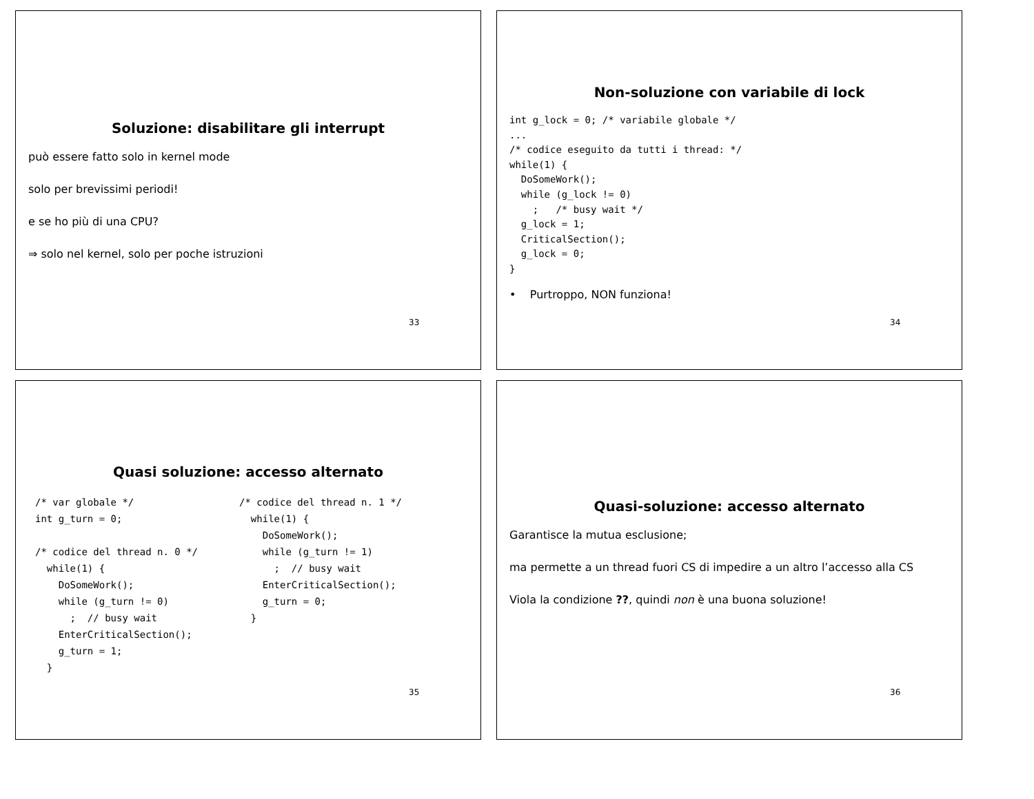Soluzione: disabilitare gli interrupt
può essere fatto solo in kernel mode
solo per brevissimi periodi!
e se ho più di una CPU?
⇒ solo nel kernel, solo per poche istruzioni
33
Non-soluzione con variabile di lock
int g_lock = 0; /* variabile globale */
...
/* codice eseguito da tutti i thread: */
while(1) {
  DoSomeWork();
  while (g_lock != 0)
    ;   /* busy wait */
  g_lock = 1;
  CriticalSection();
  g_lock = 0;
}
• Purtroppo, NON funziona!
34
Quasi soluzione: accesso alternato
/* var globale */
int g_turn = 0;

/* codice del thread n. 0 */
  while(1) {
    DoSomeWork();
    while (g_turn != 0)
      ;  // busy wait
    EnterCriticalSection();
    g_turn = 1;
  }
/* codice del thread n. 1 */
  while(1) {
    DoSomeWork();
    while (g_turn != 1)
      ;  // busy wait
    EnterCriticalSection();
    g_turn = 0;
  }
35
Quasi-soluzione: accesso alternato
Garantisce la mutua esclusione;
ma permette a un thread fuori CS di impedire a un altro l’accesso alla CS
Viola la condizione ??, quindi non è una buona soluzione!
36